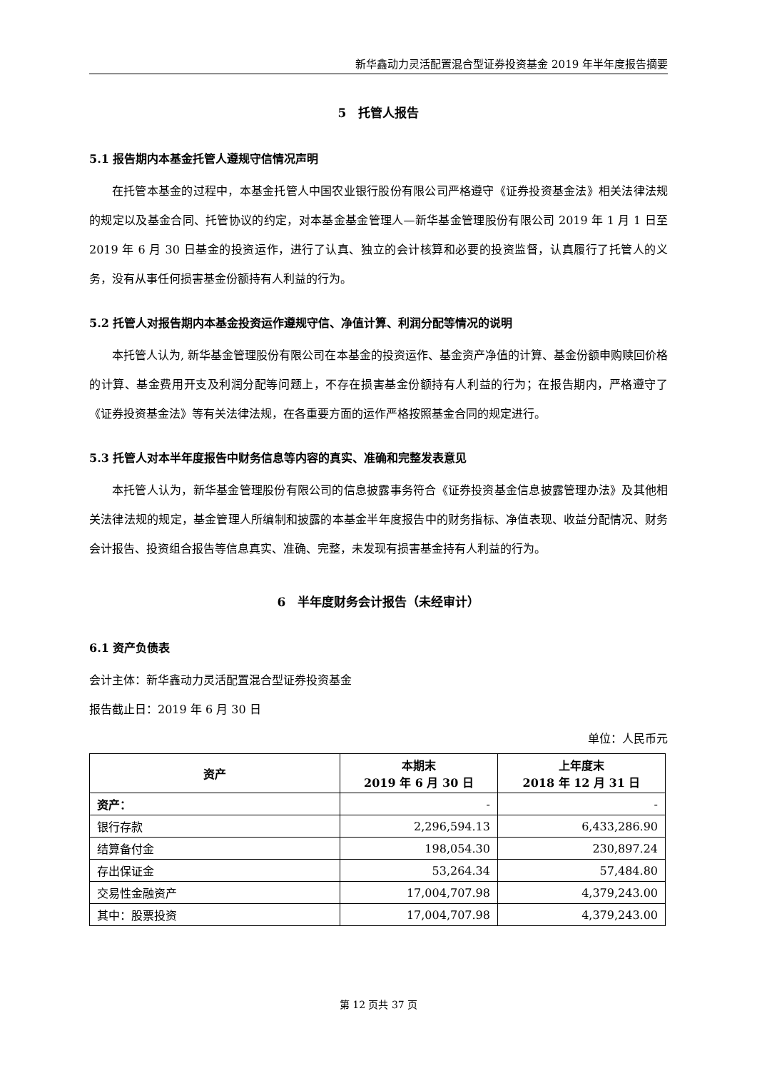新华鑫动力灵活配置混合型证券投资基金 2019 年半年度报告摘要
5　托管人报告
5.1 报告期内本基金托管人遵规守信情况声明
在托管本基金的过程中，本基金托管人中国农业银行股份有限公司严格遵守《证券投资基金法》相关法律法规的规定以及基金合同、托管协议的约定，对本基金基金管理人—新华基金管理股份有限公司 2019 年 1 月 1 日至 2019 年 6 月 30 日基金的投资运作，进行了认真、独立的会计核算和必要的投资监督，认真履行了托管人的义务，没有从事任何损害基金份额持有人利益的行为。
5.2 托管人对报告期内本基金投资运作遵规守信、净值计算、利润分配等情况的说明
本托管人认为, 新华基金管理股份有限公司在本基金的投资运作、基金资产净值的计算、基金份额申购赎回价格的计算、基金费用开支及利润分配等问题上，不存在损害基金份额持有人利益的行为；在报告期内，严格遵守了《证券投资基金法》等有关法律法规，在各重要方面的运作严格按照基金合同的规定进行。
5.3 托管人对本半年度报告中财务信息等内容的真实、准确和完整发表意见
本托管人认为，新华基金管理股份有限公司的信息披露事务符合《证券投资基金信息披露管理办法》及其他相关法律法规的规定，基金管理人所编制和披露的本基金半年度报告中的财务指标、净值表现、收益分配情况、财务会计报告、投资组合报告等信息真实、准确、完整，未发现有损害基金持有人利益的行为。
6　半年度财务会计报告（未经审计）
6.1 资产负债表
会计主体：新华鑫动力灵活配置混合型证券投资基金
报告截止日：2019 年 6 月 30 日
单位：人民币元
| 资产 | 本期末 2019 年 6 月 30 日 | 上年度末 2018 年 12 月 31 日 |
| --- | --- | --- |
| 资产： | - | - |
| 银行存款 | 2,296,594.13 | 6,433,286.90 |
| 结算备付金 | 198,054.30 | 230,897.24 |
| 存出保证金 | 53,264.34 | 57,484.80 |
| 交易性金融资产 | 17,004,707.98 | 4,379,243.00 |
| 其中：股票投资 | 17,004,707.98 | 4,379,243.00 |
第 12 页共 37 页